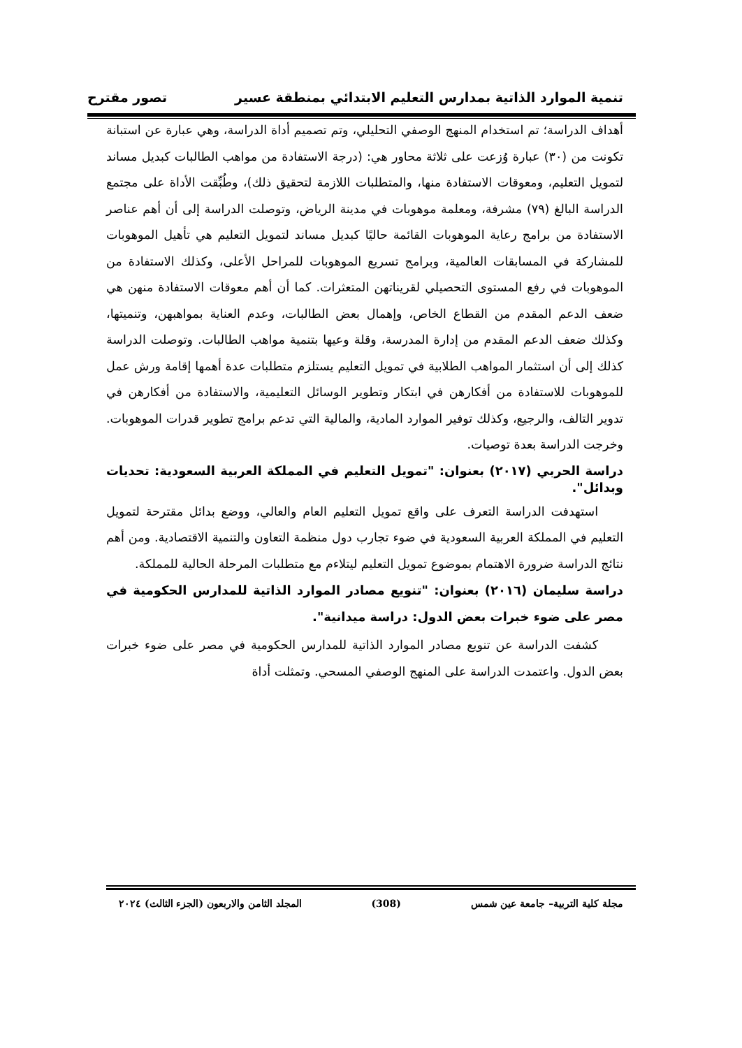تنمية الموارد الذاتية بمدارس التعليم الابتدائي بمنطقة عسير تصور مقترح
أهداف الدراسة؛ تم استخدام المنهج الوصفي التحليلي، وتم تصميم أداة الدراسة، وهي عبارة عن استبانة تكونت من (٣٠) عبارة وُزعت على ثلاثة محاور هي: (درجة الاستفادة من مواهب الطالبات كبديل مساند لتمويل التعليم، ومعوقات الاستفادة منها، والمتطلبات اللازمة لتحقيق ذلك)، وطُبِّقت الأداة على مجتمع الدراسة البالغ (٧٩) مشرفة، ومعلمة موهوبات في مدينة الرياض، وتوصلت الدراسة إلى أن أهم عناصر الاستفادة من برامج رعاية الموهوبات القائمة حاليًا كبديل مساند لتمويل التعليم هي تأهيل الموهوبات للمشاركة في المسابقات العالمية، وبرامج تسريع الموهوبات للمراحل الأعلى، وكذلك الاستفادة من الموهوبات في رفع المستوى التحصيلي لقريناتهن المتعثرات. كما أن أهم معوقات الاستفادة منهن هي ضعف الدعم المقدم من القطاع الخاص، وإهمال بعض الطالبات، وعدم العناية بمواهبهن، وتنميتها، وكذلك ضعف الدعم المقدم من إدارة المدرسة، وقلة وعيها بتنمية مواهب الطالبات. وتوصلت الدراسة كذلك إلى أن استثمار المواهب الطلابية في تمويل التعليم يستلزم متطلبات عدة أهمها إقامة ورش عمل للموهوبات للاستفادة من أفكارهن في ابتكار وتطوير الوسائل التعليمية، والاستفادة من أفكارهن في تدوير التالف، والرجيع، وكذلك توفير الموارد المادية، والمالية التي تدعم برامج تطوير قدرات الموهوبات. وخرجت الدراسة بعدة توصيات.
دراسة الحربي (٢٠١٧) بعنوان: "تمويل التعليم في المملكة العربية السعودية: تحديات وبدائل".
استهدفت الدراسة التعرف على واقع تمويل التعليم العام والعالي، ووضع بدائل مقترحة لتمويل التعليم في المملكة العربية السعودية في ضوء تجارب دول منظمة التعاون والتنمية الاقتصادية. ومن أهم نتائج الدراسة ضرورة الاهتمام بموضوع تمويل التعليم ليتلاءم مع متطلبات المرحلة الحالية للمملكة.
دراسة سليمان (٢٠١٦) بعنوان: "تنويع مصادر الموارد الذاتية للمدارس الحكومية في مصر على ضوء خبرات بعض الدول: دراسة ميدانية".
كشفت الدراسة عن تنويع مصادر الموارد الذاتية للمدارس الحكومية في مصر على ضوء خبرات بعض الدول. واعتمدت الدراسة على المنهج الوصفي المسحي. وتمثلت أداة
مجلة كلية التربية– جامعة عين شمس (308) المجلد الثامن والاربعون (الجزء الثالث) ٢٠٢٤